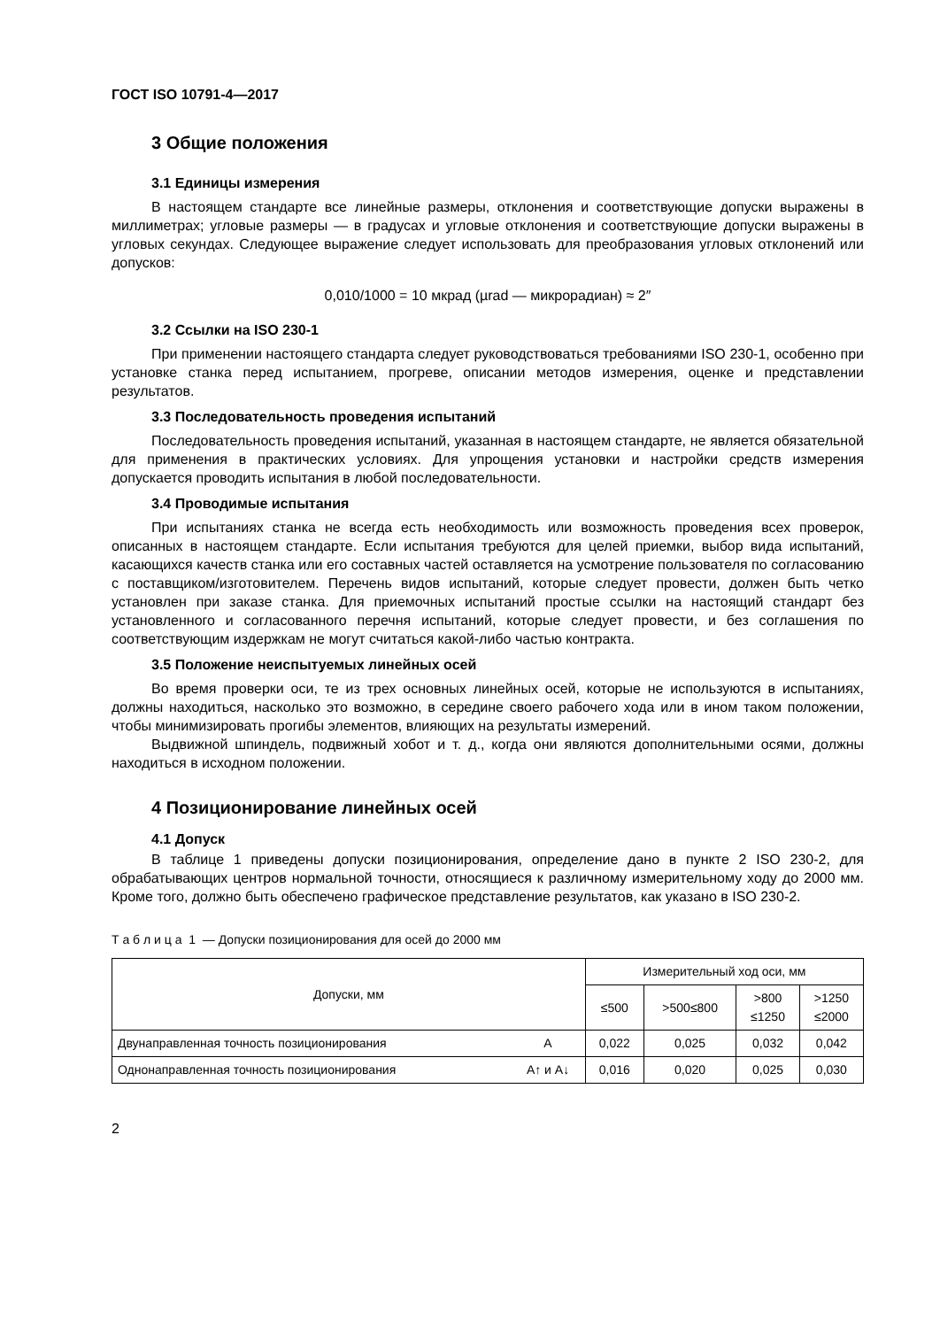ГОСТ ISO 10791-4—2017
3 Общие положения
3.1 Единицы измерения
В настоящем стандарте все линейные размеры, отклонения и соответствующие допуски выражены в миллиметрах; угловые размеры — в градусах и угловые отклонения и соответствующие допуски выражены в угловых секундах. Следующее выражение следует использовать для преобразования угловых отклонений или допусков:
0,010/1000 = 10 мкрад (µrad — микрорадиан) ≈ 2″
3.2 Ссылки на ISO 230-1
При применении настоящего стандарта следует руководствоваться требованиями ISO 230-1, особенно при установке станка перед испытанием, прогреве, описании методов измерения, оценке и представлении результатов.
3.3 Последовательность проведения испытаний
Последовательность проведения испытаний, указанная в настоящем стандарте, не является обязательной для применения в практических условиях. Для упрощения установки и настройки средств измерения допускается проводить испытания в любой последовательности.
3.4 Проводимые испытания
При испытаниях станка не всегда есть необходимость или возможность проведения всех проверок, описанных в настоящем стандарте. Если испытания требуются для целей приемки, выбор вида испытаний, касающихся качеств станка или его составных частей оставляется на усмотрение пользователя по согласованию с поставщиком/изготовителем. Перечень видов испытаний, которые следует провести, должен быть четко установлен при заказе станка. Для приемочных испытаний простые ссылки на настоящий стандарт без установленного и согласованного перечня испытаний, которые следует провести, и без соглашения по соответствующим издержкам не могут считаться какой-либо частью контракта.
3.5 Положение неиспытуемых линейных осей
Во время проверки оси, те из трех основных линейных осей, которые не используются в испытаниях, должны находиться, насколько это возможно, в середине своего рабочего хода или в ином таком положении, чтобы минимизировать прогибы элементов, влияющих на результаты измерений.
Выдвижной шпиндель, подвижный хобот и т. д., когда они являются дополнительными осями, должны находиться в исходном положении.
4 Позиционирование линейных осей
4.1 Допуск
В таблице 1 приведены допуски позиционирования, определение дано в пункте 2 ISO 230-2, для обрабатывающих центров нормальной точности, относящиеся к различному измерительному ходу до 2000 мм. Кроме того, должно быть обеспечено графическое представление результатов, как указано в ISO 230-2.
Т а б л и ц а 1 — Допуски позиционирования для осей до 2000 мм
| Допуски, мм | | Измерительный ход оси, мм | | | |
| --- | --- | --- | --- | --- | --- |
| | | ≤500 | >500≤800 | >800 ≤1250 | >1250 ≤2000 |
| Двунаправленная точность позиционирования | A | 0,022 | 0,025 | 0,032 | 0,042 |
| Однонаправленная точность позиционирования | A↑ и A↓ | 0,016 | 0,020 | 0,025 | 0,030 |
2